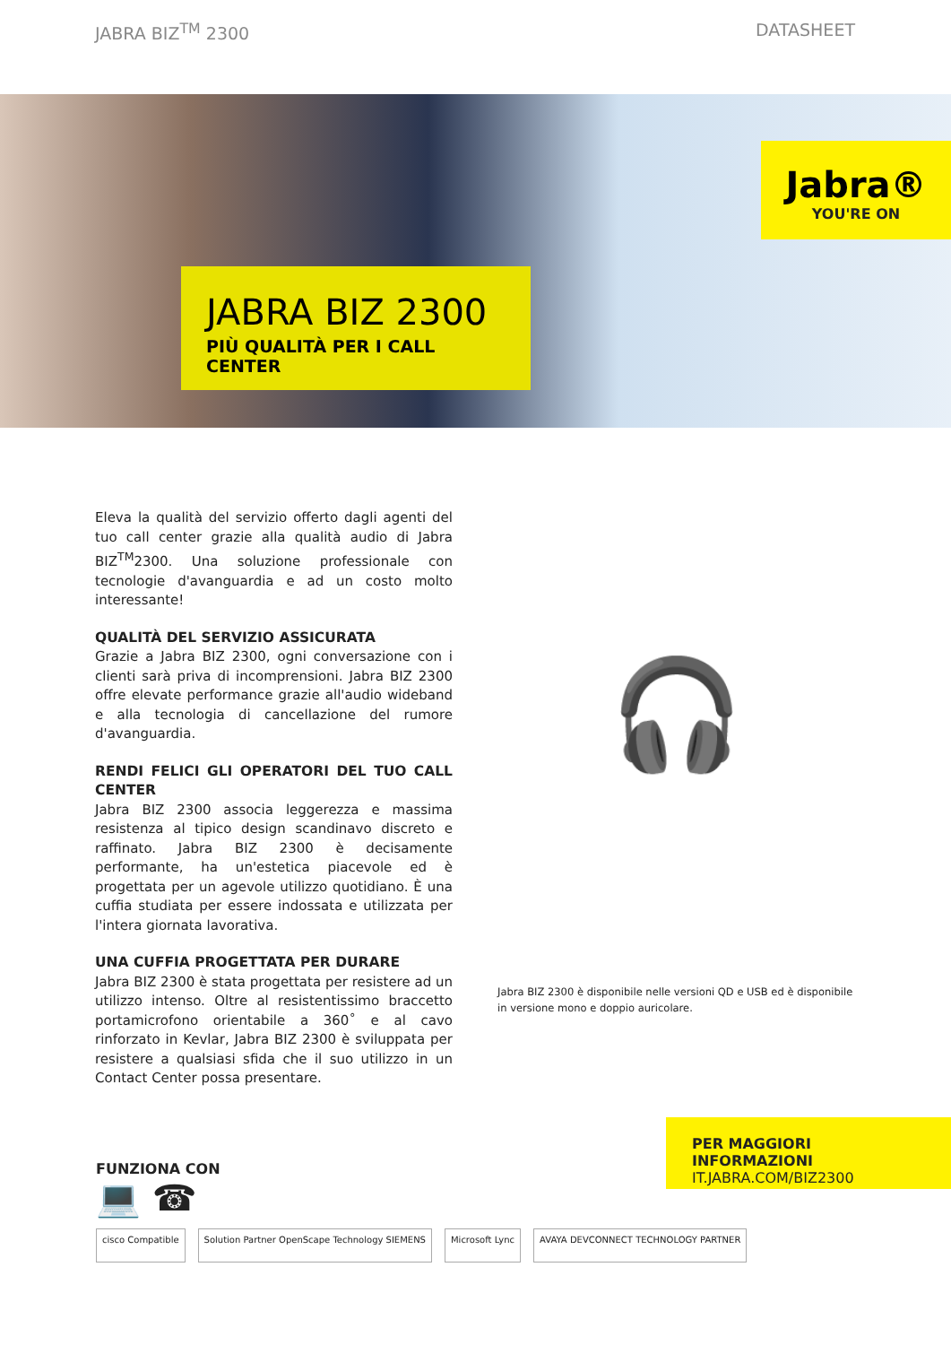JABRA BIZ<sup>TM</sup> 2300 DATASHEET
Jabra®
YOU'RE ON
JABRA BIZ 2300
PIÙ QUALITÀ PER I CALL CENTER
Eleva la qualità del servizio offerto dagli agenti del tuo call center grazie alla qualità audio di Jabra BIZ<sup>TM</sup>2300. Una soluzione professionale con tecnologie d'avanguardia e ad un costo molto interessante!
QUALITÀ DEL SERVIZIO ASSICURATA
Grazie a Jabra BIZ 2300, ogni conversazione con i clienti sarà priva di incomprensioni. Jabra BIZ 2300 offre elevate performance grazie all'audio wideband e alla tecnologia di cancellazione del rumore d'avanguardia.
RENDI FELICI GLI OPERATORI DEL TUO CALL CENTER
Jabra BIZ 2300 associa leggerezza e massima resistenza al tipico design scandinavo discreto e raffinato. Jabra BIZ 2300 è decisamente performante, ha un'estetica piacevole ed è progettata per un agevole utilizzo quotidiano. È una cuffia studiata per essere indossata e utilizzata per l'intera giornata lavorativa.
UNA CUFFIA PROGETTATA PER DURARE
Jabra BIZ 2300 è stata progettata per resistere ad un utilizzo intenso. Oltre al resistentissimo braccetto portamicrofono orientabile a 360˚ e al cavo rinforzato in Kevlar, Jabra BIZ 2300 è sviluppata per resistere a qualsiasi sfida che il suo utilizzo in un Contact Center possa presentare.
🎧
Jabra BIZ 2300 è disponibile nelle versioni QD e USB ed è disponibile in versione mono e doppio auricolare.
FUNZIONA CON
💻 ☎
cisco Compatible Solution Partner OpenScape Technology SIEMENS
Microsoft Lync AVAYA DEVCONNECT TECHNOLOGY PARTNER
PER MAGGIORI INFORMAZIONI
IT.JABRA.COM/BIZ2300